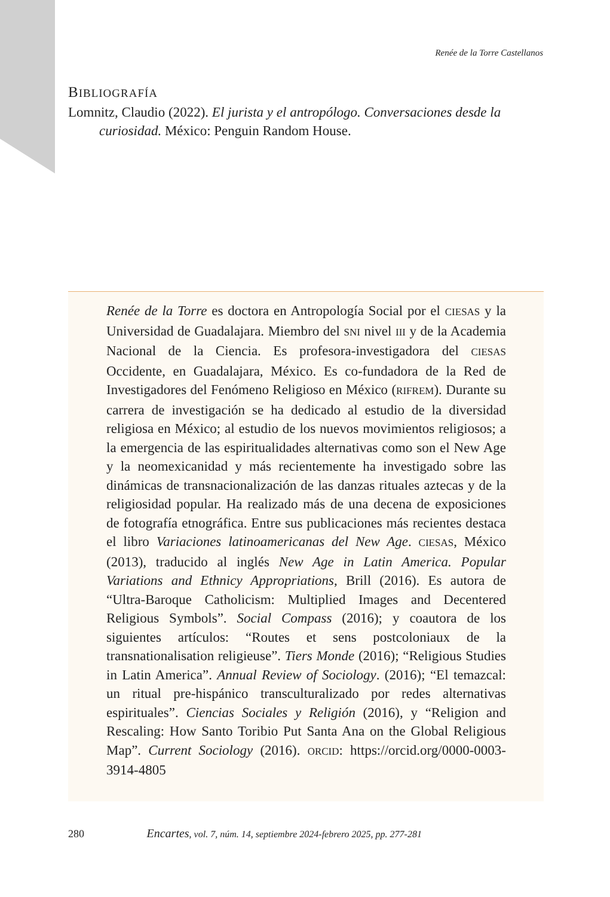Renée de la Torre Castellanos
BIBLIOGRAFÍA
Lomnitz, Claudio (2022). El jurista y el antropólogo. Conversaciones desde la curiosidad. México: Penguin Random House.
Renée de la Torre es doctora en Antropología Social por el CIESAS y la Universidad de Guadalajara. Miembro del SNI nivel III y de la Academia Nacional de la Ciencia. Es profesora-investigadora del CIESAS Occidente, en Guadalajara, México. Es co-fundadora de la Red de Investigadores del Fenómeno Religioso en México (RIFREM). Durante su carrera de investigación se ha dedicado al estudio de la diversidad religiosa en México; al estudio de los nuevos movimientos religiosos; a la emergencia de las espiritualidades alternativas como son el New Age y la neomexicanidad y más recientemente ha investigado sobre las dinámicas de transnacionalización de las danzas rituales aztecas y de la religiosidad popular. Ha realizado más de una decena de exposiciones de fotografía etnográfica. Entre sus publicaciones más recientes destaca el libro Variaciones latinoamericanas del New Age. CIESAS, México (2013), traducido al inglés New Age in Latin America. Popular Variations and Ethnicy Appropriations, Brill (2016). Es autora de “Ultra-Baroque Catholicism: Multiplied Images and Decentered Religious Symbols”. Social Compass (2016); y coautora de los siguientes artículos: “Routes et sens postcoloniaux de la transnationalisation religieuse”. Tiers Monde (2016); “Religious Studies in Latin America”. Annual Review of Sociology. (2016); “El temazcal: un ritual pre-hispánico transculturalizado por redes alternativas espirituales”. Ciencias Sociales y Religión (2016), y “Religion and Rescaling: How Santo Toribio Put Santa Ana on the Global Religious Map”. Current Sociology (2016). ORCID: https://orcid.org/0000-0003-3914-4805
280 Encartes, vol. 7, núm. 14, septiembre 2024-febrero 2025, pp. 277-281